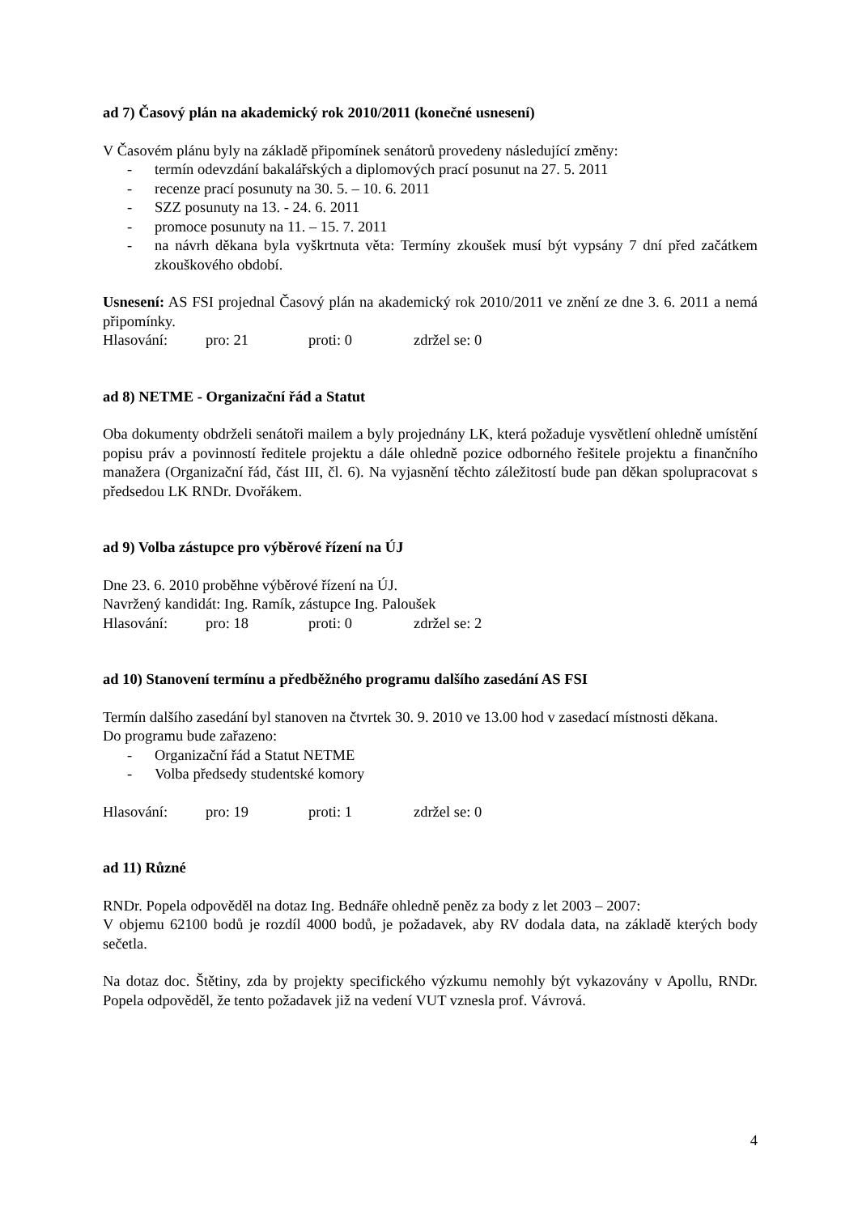ad 7) Časový plán na akademický rok 2010/2011 (konečné usnesení)
V Časovém plánu byly na základě připomínek senátorů provedeny následující změny:
- termín odevzdání bakalářských a diplomových prací posunut na 27. 5. 2011
- recenze prací posunuty na 30. 5. – 10. 6. 2011
- SZZ posunuty na 13. - 24. 6. 2011
- promoce posunuty na 11. – 15. 7. 2011
- na návrh děkana byla vyškrtnuta věta: Termíny zkoušek musí být vypsány 7 dní před začátkem zkouškového období.
Usnesení: AS FSI projednal Časový plán na akademický rok 2010/2011 ve znění ze dne 3. 6. 2011 a nemá připomínky.
Hlasování: pro: 21 proti: 0 zdržel se: 0
ad 8) NETME - Organizační řád a Statut
Oba dokumenty obdrželi senátoři mailem a byly projednány LK, která požaduje vysvětlení ohledně umístění popisu práv a povinností ředitele projektu a dále ohledně pozice odborného řešitele projektu a finančního manažera (Organizační řád, část III, čl. 6). Na vyjasnění těchto záležitostí bude pan děkan spolupracovat s předsedou LK RNDr. Dvořákem.
ad 9) Volba zástupce pro výběrové řízení na ÚJ
Dne 23. 6. 2010 proběhne výběrové řízení na ÚJ.
Navržený kandidát: Ing. Ramík, zástupce Ing. Paloušek
Hlasování: pro: 18 proti: 0 zdržel se: 2
ad 10) Stanovení termínu a předběžného programu dalšího zasedání AS FSI
Termín dalšího zasedání byl stanoven na čtvrtek 30. 9. 2010 ve 13.00 hod v zasedací místnosti děkana.
Do programu bude zařazeno:
- Organizační řád a Statut NETME
- Volba předsedy studentské komory
Hlasování: pro: 19 proti: 1 zdržel se: 0
ad 11) Různé
RNDr. Popela odpověděl na dotaz Ing. Bednáře ohledně peněz za body z let 2003 – 2007:
V objemu 62100 bodů je rozdíl 4000 bodů, je požadavek, aby RV dodala data, na základě kterých body sečetla.
Na dotaz doc. Štětiny, zda by projekty specifického výzkumu nemohly být vykazovány v Apollu, RNDr. Popela odpověděl, že tento požadavek již na vedení VUT vznesla prof. Vávrová.
4